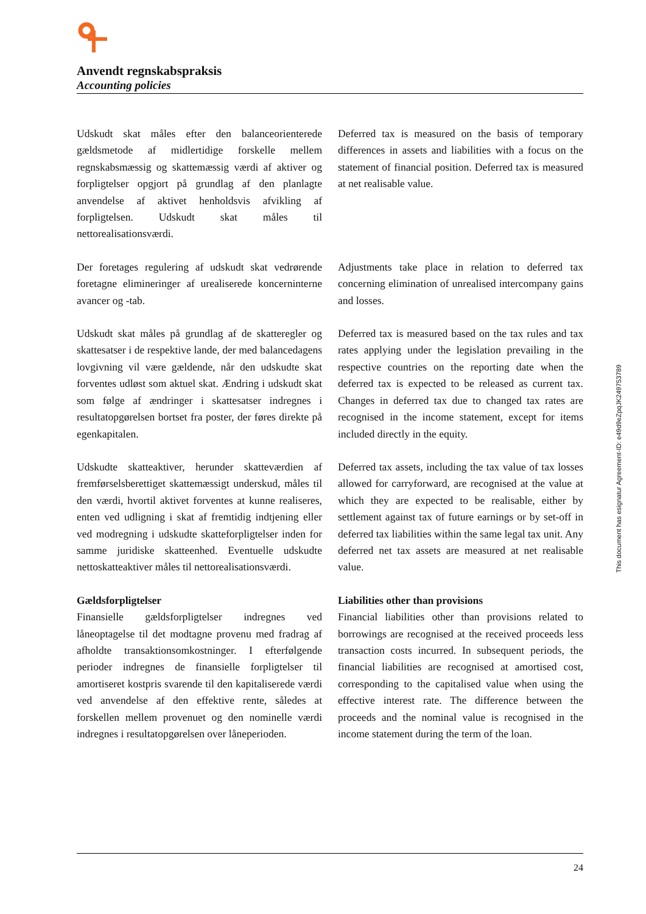Anvendt regnskabspraksis
Accounting policies
Udskudt skat måles efter den balanceorienterede gældsmetode af midlertidige forskelle mellem regnskabsmæssig og skattemæssig værdi af aktiver og forpligtelser opgjort på grundlag af den planlagte anvendelse af aktivet henholdsvis afvikling af forpligtelsen. Udskudt skat måles til nettorealisationsværdi.
Deferred tax is measured on the basis of temporary differences in assets and liabilities with a focus on the statement of financial position. Deferred tax is measured at net realisable value.
Der foretages regulering af udskudt skat vedrørende foretagne elimineringer af urealiserede koncerninterne avancer og -tab.
Adjustments take place in relation to deferred tax concerning elimination of unrealised intercompany gains and losses.
Udskudt skat måles på grundlag af de skatteregler og skattesatser i de respektive lande, der med balancedagens lovgivning vil være gældende, når den udskudte skat forventes udløst som aktuel skat. Ændring i udskudt skat som følge af ændringer i skattesatser indregnes i resultatopgørelsen bortset fra poster, der føres direkte på egenkapitalen.
Deferred tax is measured based on the tax rules and tax rates applying under the legislation prevailing in the respective countries on the reporting date when the deferred tax is expected to be released as current tax. Changes in deferred tax due to changed tax rates are recognised in the income statement, except for items included directly in the equity.
Udskudte skatteaktiver, herunder skatteværdien af fremførselsberettiget skattemæssigt underskud, måles til den værdi, hvortil aktivet forventes at kunne realiseres, enten ved udligning i skat af fremtidig indtjening eller ved modregning i udskudte skatteforpligtelser inden for samme juridiske skatteenhed. Eventuelle udskudte nettoskatteaktiver måles til nettorealisationsværdi.
Deferred tax assets, including the tax value of tax losses allowed for carryforward, are recognised at the value at which they are expected to be realisable, either by settlement against tax of future earnings or by set-off in deferred tax liabilities within the same legal tax unit. Any deferred net tax assets are measured at net realisable value.
Gældsforpligtelser
Finansielle gældsforpligtelser indregnes ved låneoptagelse til det modtagne provenu med fradrag af afholdte transaktionsomkostninger. I efterfølgende perioder indregnes de finansielle forpligtelser til amortiseret kostpris svarende til den kapitaliserede værdi ved anvendelse af den effektive rente, således at forskellen mellem provenuet og den nominelle værdi indregnes i resultatopgørelsen over låneperioden.
Liabilities other than provisions
Financial liabilities other than provisions related to borrowings are recognised at the received proceeds less transaction costs incurred. In subsequent periods, the financial liabilities are recognised at amortised cost, corresponding to the capitalised value when using the effective interest rate. The difference between the proceeds and the nominal value is recognised in the income statement during the term of the loan.
24
This document has esignatur Agreement-ID: e49d9eZpqJK249753789